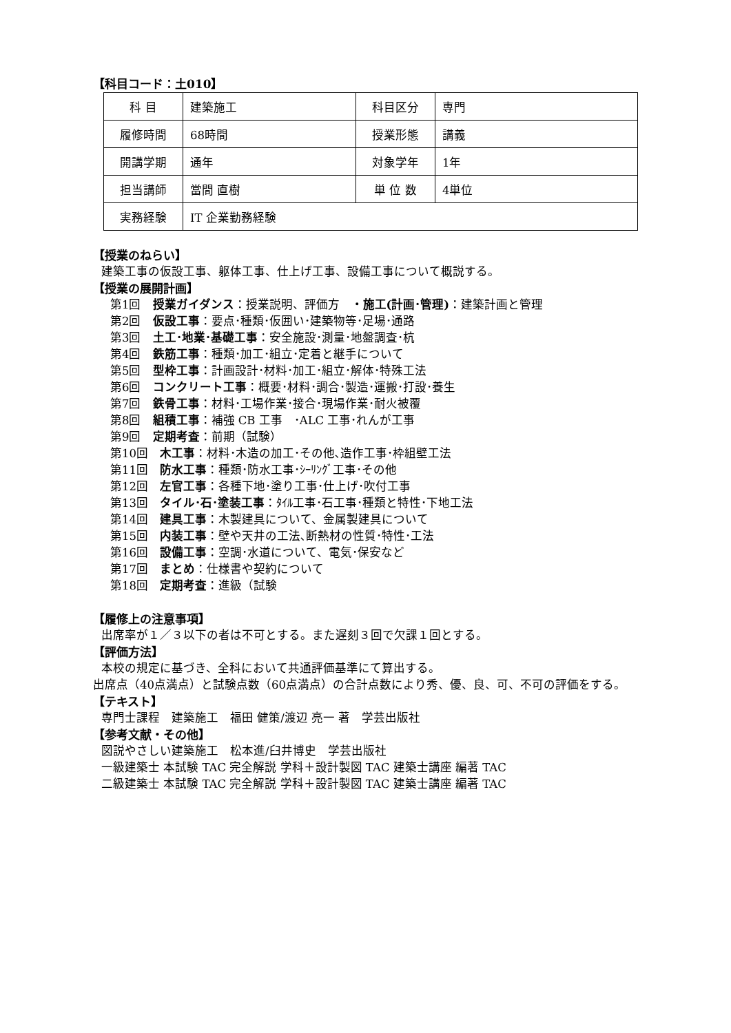【科目コード：土010】
| 科 目 | 建築施工 | 科目区分 | 専門 |
| 履修時間 | 68時間 | 授業形態 | 講義 |
| 開講学期 | 通年 | 対象学年 | 1年 |
| 担当講師 | 當間 直樹 | 単 位 数 | 4単位 |
| 実務経験 | IT 企業勤務経験 | | |
【授業のねらい】
建築工事の仮設工事、躯体工事、仕上げ工事、設備工事について概説する。
【授業の展開計画】
第1回　授業ガイダンス：授業説明、評価方　・施工(計画･管理)：建築計画と管理
第2回　仮設工事：要点･種類･仮囲い･建築物等･足場･通路
第3回　土工･地業･基礎工事：安全施設･測量･地盤調査･杭
第4回　鉄筋工事：種類･加工･組立･定着と継手について
第5回　型枠工事：計画設計･材料･加工･組立･解体･特殊工法
第6回　コンクリート工事：概要･材料･調合･製造･運搬･打設･養生
第7回　鉄骨工事：材料･工場作業･接合･現場作業･耐火被覆
第8回　組積工事：補強 CB 工事　･ALC 工事･れんが工事
第9回　定期考査：前期（試験）
第10回　木工事：材料･木造の加工･その他､造作工事･枠組壁工法
第11回　防水工事：種類･防水工事･ｼｰﾘﾝｸﾞ工事･その他
第12回　左官工事：各種下地･塗り工事･仕上げ･吹付工事
第13回　タイル･石･塗装工事：ﾀｲﾙ工事･石工事･種類と特性･下地工法
第14回　建具工事：木製建具について、金属製建具について
第15回　内装工事：壁や天井の工法､断熱材の性質･特性･工法
第16回　設備工事：空調･水道について、電気･保安など
第17回　まとめ：仕様書や契約について
第18回　定期考査：進級（試験
【履修上の注意事項】
出席率が１／３以下の者は不可とする。また遅刻３回で欠課１回とする。
【評価方法】
本校の規定に基づき、全科において共通評価基準にて算出する。
出席点（40点満点）と試験点数（60点満点）の合計点数により秀、優、良、可、不可の評価をする。
【テキスト】
専門士課程　建築施工　福田 健策/渡辺 亮一 著　学芸出版社
【参考文献・その他】
図説やさしい建築施工　松本進/臼井博史　学芸出版社
一級建築士 本試験 TAC 完全解説 学科＋設計製図 TAC 建築士講座 編著 TAC
二級建築士 本試験 TAC 完全解説 学科＋設計製図 TAC 建築士講座 編著 TAC